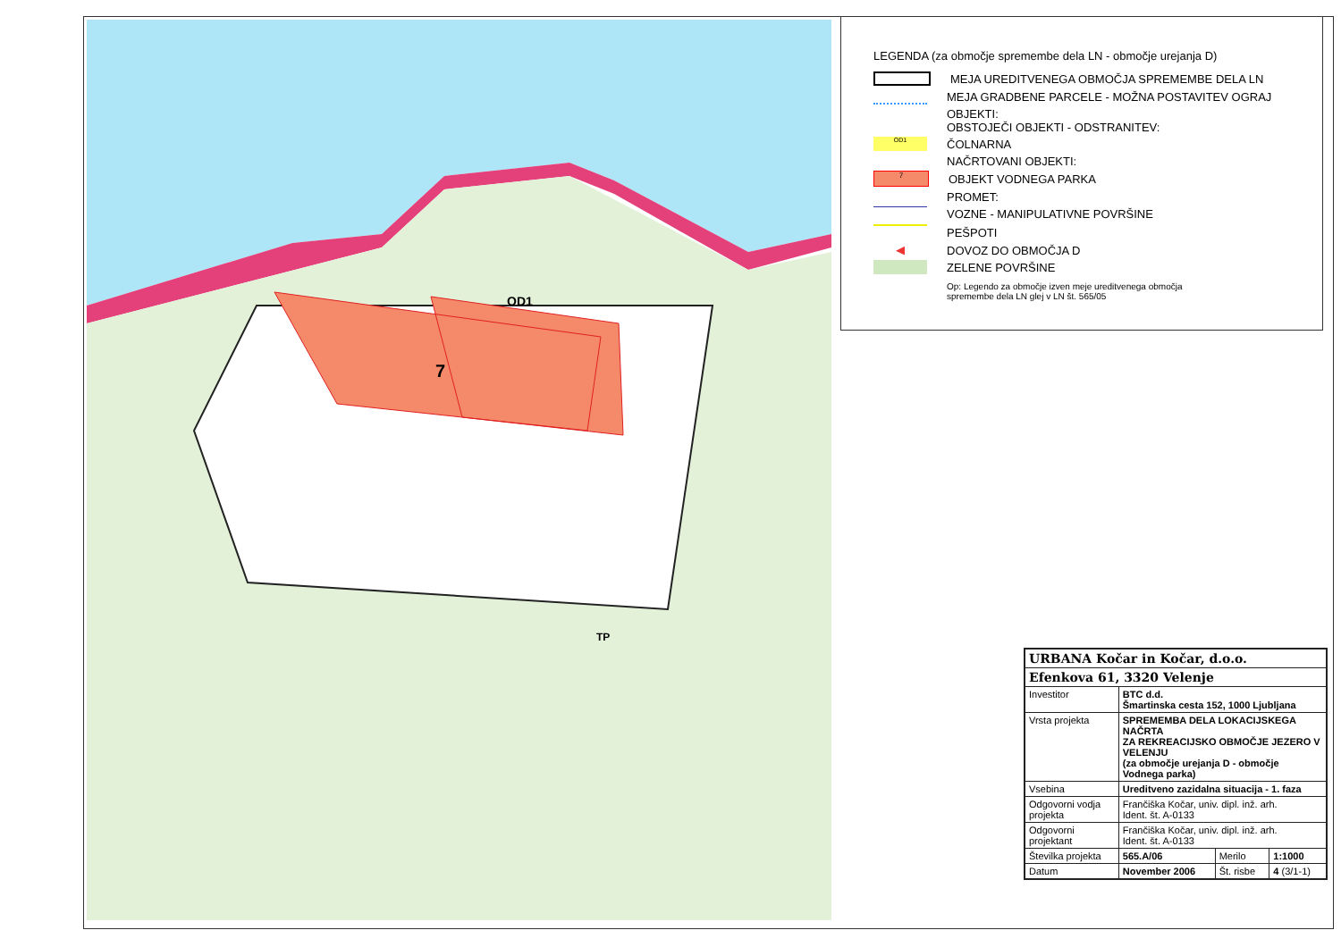OD1
7
TP
LEGENDA (za območje spremembe dela LN - območje urejanja D)
MEJA UREDITVENEGA OBMOČJA SPREMEMBE DELA LN
MEJA GRADBENE PARCELE - MOŽNA POSTAVITEV OGRAJ
OBJEKTI:
OBSTOJEČI OBJEKTI - ODSTRANITEV:
OD1
ČOLNARNA
NAČRTOVANI OBJEKTI:
7
OBJEKT VODNEGA PARKA
PROMET:
VOZNE - MANIPULATIVNE POVRŠINE
PEŠPOTI
◀
DOVOZ DO OBMOČJA D
ZELENE POVRŠINE
Op: Legendo za območje izven meje ureditvenega območja
spremembe dela LN glej v LN št. 565/05
| URBANA Kočar in Kočar, d.o.o. | | | |
| Efenkova 61, 3320 Velenje | | | |
| Investitor | BTC d.d. Šmartinska cesta 152, 1000 Ljubljana | | |
| Vrsta projekta | SPREMEMBA DELA LOKACIJSKEGA NAČRTA ZA REKREACIJSKO OBMOČJE JEZERO V VELENJU (za območje urejanja D - območje Vodnega parka) | | |
| Vsebina | Ureditveno zazidalna situacija - 1. faza | | |
| Odgovorni vodja projekta | Frančiška Kočar, univ. dipl. inž. arh. Ident. št. A-0133 | | |
| Odgovorni projektant | Frančiška Kočar, univ. dipl. inž. arh. Ident. št. A-0133 | | |
| Številka projekta | 565.A/06 | Merilo | 1:1000 |
| Datum | November 2006 | Št. risbe | 4 (3/1-1) |